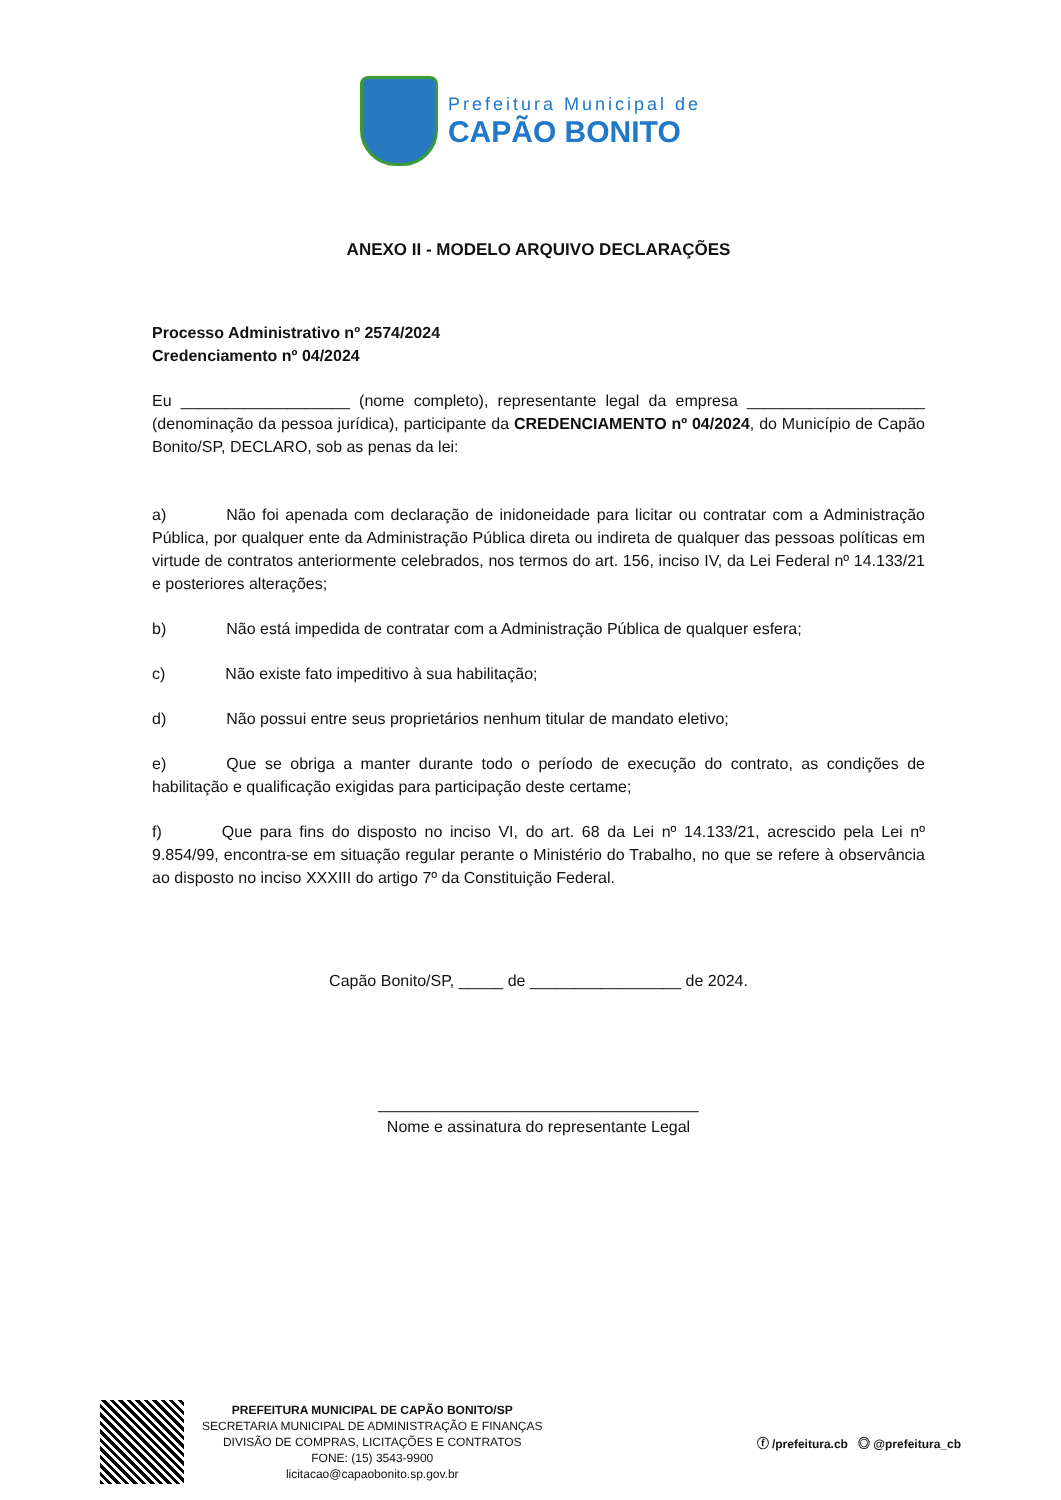Prefeitura Municipal de
CAPÃO BONITO
ANEXO II - MODELO ARQUIVO DECLARAÇÕES
Processo Administrativo nº 2574/2024
Credenciamento nº 04/2024
Eu ___________________ (nome completo), representante legal da empresa ____________________ (denominação da pessoa jurídica), participante da CREDENCIAMENTO nº 04/2024, do Município de Capão Bonito/SP, DECLARO, sob as penas da lei:
a) Não foi apenada com declaração de inidoneidade para licitar ou contratar com a Administração Pública, por qualquer ente da Administração Pública direta ou indireta de qualquer das pessoas políticas em virtude de contratos anteriormente celebrados, nos termos do art. 156, inciso IV, da Lei Federal nº 14.133/21 e posteriores alterações;
b) Não está impedida de contratar com a Administração Pública de qualquer esfera;
c) Não existe fato impeditivo à sua habilitação;
d) Não possui entre seus proprietários nenhum titular de mandato eletivo;
e) Que se obriga a manter durante todo o período de execução do contrato, as condições de habilitação e qualificação exigidas para participação deste certame;
f) Que para fins do disposto no inciso VI, do art. 68 da Lei nº 14.133/21, acrescido pela Lei nº 9.854/99, encontra-se em situação regular perante o Ministério do Trabalho, no que se refere à observância ao disposto no inciso XXXIII do artigo 7º da Constituição Federal.
Capão Bonito/SP, _____ de _________________ de 2024.
____________________________________
Nome e assinatura do representante Legal
PREFEITURA MUNICIPAL DE CAPÃO BONITO/SP
SECRETARIA MUNICIPAL DE ADMINISTRAÇÃO E FINANÇAS
DIVISÃO DE COMPRAS, LICITAÇÕES E CONTRATOS
FONE: (15) 3543-9900
licitacao@capaobonito.sp.gov.br
ⓕ /prefeitura.cb ◎ @prefeitura_cb